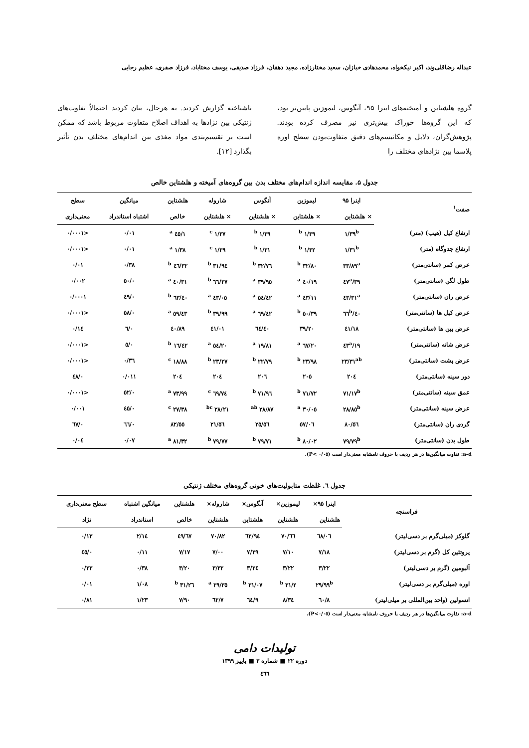عبداله رضاقلی‌وند، اکبر نیکخواه، محمدهادی خبازان، سعید مختارزاده، مجید دهقان، فرزاد صدیقی، یوسف مختاباد، فرزاد صفری، عظیم رجایی
گروه هلشتاین و آمیخته‌های اینرا ۹۵، آنگوس، لیموزین پایین‌تر بود، که این گروه‌ها خوراک بیش‌تری نیز مصرف کرده بودند. پژوهش‌گران، دلایل و مکانیسم‌های دقیق متفاوت‌بودن سطح اوره پلاسما بین نژادهای مختلف را
ناشناخته گزارش کردند. به هرحال، بیان کردند احتمالاً تفاوت‌های ژنتیکی بین نژادها به اهداف اصلاح متفاوت مربوط باشد که ممکن است بر تقسیم‌بندی مواد مغذی بین اندام‌های مختلف بدن تأثیر بگذارد [۱۲].
جدول ۵. مقایسه اندازه اندام‌های مختلف بدن بین گروه‌های آمیخته و هلشتاین خالص
| صفت<sup>۱</sup> | اینرا ۹۵ | لیموزین | آنگوس | شاروله | هلشتاین | میانگین | سطح |
| --- | --- | --- | --- | --- | --- | --- | --- |
| | × هلشتاین | × هلشتاین | × هلشتاین | × هلشتاین | خالص | اشتباه استاندراد | معنی‌داری |
| ارتفاع کپل (هیپ) (متر) | ۱/۳۹<sup>b</sup> | ۱/۳۹ <sup>b</sup> | ۱/۳۹ <sup>b</sup> | ۱/۳۷ <sup>c</sup> | ۱/٤٥ <sup>a</sup> | ۰/۰۱ | <۰/۰۰۰۱ |
| ارتفاع جدوگاه (متر) | ۱/۳۱<sup>b</sup> | ۱/۳۲ <sup>b</sup> | ۱/۳۱ <sup>b</sup> | ۱/۲۹ <sup>c</sup> | ۱/۳۸ <sup>a</sup> | ۰/۰۱ | <۰/۰۰۰۱ |
| عرض کمر (سانتی‌متر) | ۳۳/۸۹<sup>a</sup> | ۳۲/۸۰ <sup>b</sup> | ۳۲/۷٦ <sup>b</sup> | ۳۱/۹٤ <sup>b</sup> | ۳۲/٤٦ <sup>b</sup> | ۰/۳۸ | ۰/۰۱ |
| طول لگن (سانتی‌متر) | ۳۹/٤۷<sup>a</sup> | ٤۰/۱۹ <sup>a</sup> | ۳۹/۹٥ <sup>a</sup> | ۳۷/٦٦ <sup>b</sup> | ٤۰/۳۱ <sup>a</sup> | ۰/٥۰ | ۰/۰۰۲ |
| عرض ران (سانتی‌متر) | ٤۳/۳۱<sup>a</sup> | ٤۳/۱۱ <sup>a</sup> | ٤۲/٥٤ <sup>a</sup> | ٤۳/۰٥ <sup>a</sup> | ٤۰/٦۳ <sup>b</sup> | ۰/٤۹ | ۰/۰۰۰۱ |
| عرض کپل ها (سانتی‌متر) | ٤۰/٦٦<sup>b</sup> | ۳۹/٥۰ <sup>b</sup> | ٤۲/٦۹ <sup>a</sup> | ۳۹/۹۹ <sup>b</sup> | ٤۳/٥۹ <sup>a</sup> | ۰/٥۸ | <۰/۰۰۰۱ |
| عرض پین ها (سانتی‌متر) | ٤۱/۱۸ | ۳۹/۲۰ | ٤۰/٦٤ | ٤۱/۰۱ | ٤۰/۸۹ | ۰/٦ | ۰/۱٤ |
| عرض شانه (سانتی‌متر) | ۱۹/٤۳<sup>a</sup> | ۲۰/٦۷ <sup>a</sup> | ۱۹/۸۱ <sup>a</sup> | ۲۰/٥٤ <sup>a</sup> | ۱٦/٤۲ <sup>b</sup> | ۰/٥ | <۰/۰۰۰۱ |
| عرض پشت (سانتی‌متر) | ۲۳/۳۱<sup>ab</sup> | ۲۳/۹۸ <sup>b</sup> | ۲۲/۷۹ <sup>b</sup> | ۲۳/۲۷ <sup>b</sup> | ۱۸/۸۸ <sup>c</sup> | ۰/۳٦ | <۰/۰۰۰۱ |
| دور سینه (سانتی‌متر) | ۲۰٤ | ۲۰٥ | ۲۰٦ | ۲۰٤ | ۲۰٤ | ۰/۰۱۱ | ۰/٤۸ |
| عمق سینه (سانتی‌متر) | ۷۱/۱۷<sup>b</sup> | ۷۱/۷۲ <sup>b</sup> | ۷۱/۹٦ <sup>b</sup> | ٦۹/۷٤ <sup>c</sup> | ۷۳/۹۹ <sup>a</sup> | ۰/٥۲ | <۰/۰۰۰۱ |
| عرض سینه (سانتی‌متر) | ۲۸/۸٥<sup>b</sup> | ۳۰/۰٥ <sup>a</sup> | ۲۸/۸۷ <sup>ab</sup> | ۲۸/۲۱ <sup>bc</sup> | ۲۷/۳۸ <sup>c</sup> | ۰/٤٥ | ۰/۰۰۱ |
| گردی ران (سانتی‌متر) | ٥٦/۸۰ | ٥۷/۰٦ | ٥٦/۲٥ | ٥٦/۲۱ | ٥٥/۸۲ | ۰/٦٦ | ۰/٦۷ |
| طول بدن (سانتی‌متر) | ۷۹/۷۹<sup>b</sup> | ۸۰/۰۲ <sup>b</sup> | ۷۹/۷۱ <sup>b</sup> | ۷۹/۷۷ <sup>b</sup> | ۸۱/۳۲ <sup>a</sup> | ۰/۰۷ | ۰/۰٤ |
a-d: تفاوت میانگین‌ها در هر ردیف با حروف نامشابه معنی‌دار است (P< ۰/۰٥).
جدول ٦. غلظت متابولیت‌های خونی گروه‌های مختلف ژنتیکی
| فراسنجه | اینرا ۹٥× | لیموزین× | آنگوس× | شاروله× | هلشتاین | میانگین اشتباه | سطح معنی‌داری |
| --- | --- | --- | --- | --- | --- | --- | --- |
| | هلشتاین | هلشتاین | هلشتاین | هلشتاین | خالص | استاندراد | نژاد |
| گلوکز (میلی‌گرم بر دسی‌لیتر) | ٦۸/۰٦ | ٦٦/۷۰ | ٦۲/۹٤ | ۷۰/۸۲ | ٦۷/٤۹ | ۲/۱٤ | ۰/۱۳ |
| پروتئین کل (گرم بر دسی‌لیتر) | ۷/۱۸ | ۷/۱۰ | ۷/۲۹ | ۷/۰۰ | ۷/۱۷ | ۰/۱۱ | ۰/٤٥ |
| آلبومین (گرم بر دسی‌لیتر) | ۳/۲۲ | ۳/۲۲ | ۳/۲٤ | ۳/۳۲ | ۳/۲۰ | ۰/۳۸ | ۰/۲۳ |
| اوره (میلی‌گرم بر دسی‌لیتر) | ۲۹/۹۹<sup>b</sup> | ۳۱/۲ <sup>b</sup> | ۳۱/۰۷ <sup>b</sup> | ۳٥/۲۹ <sup>a</sup> | ۳۱/۲٦ <sup>b</sup> | ۱/۰۸ | ۰/۰۱ |
| انسولین (واحد بین‌المللی بر میلی‌لیتر) | ۸/٦۰ | ۸/۳٤ | ۹/٦٤ | ۷/٦۲ | ۷/۹۰ | ۱/۲۳ | ۰/۸۱ |
a-d: تفاوت میانگین‌ها در هر ردیف با حروف نامشابه معنی‌دار است (P<۰/۰٥).
تولیدات دامی
دوره ۲۲ ■ شماره ۳ ■ پاییز ۱۳۹۹
٤٦٦